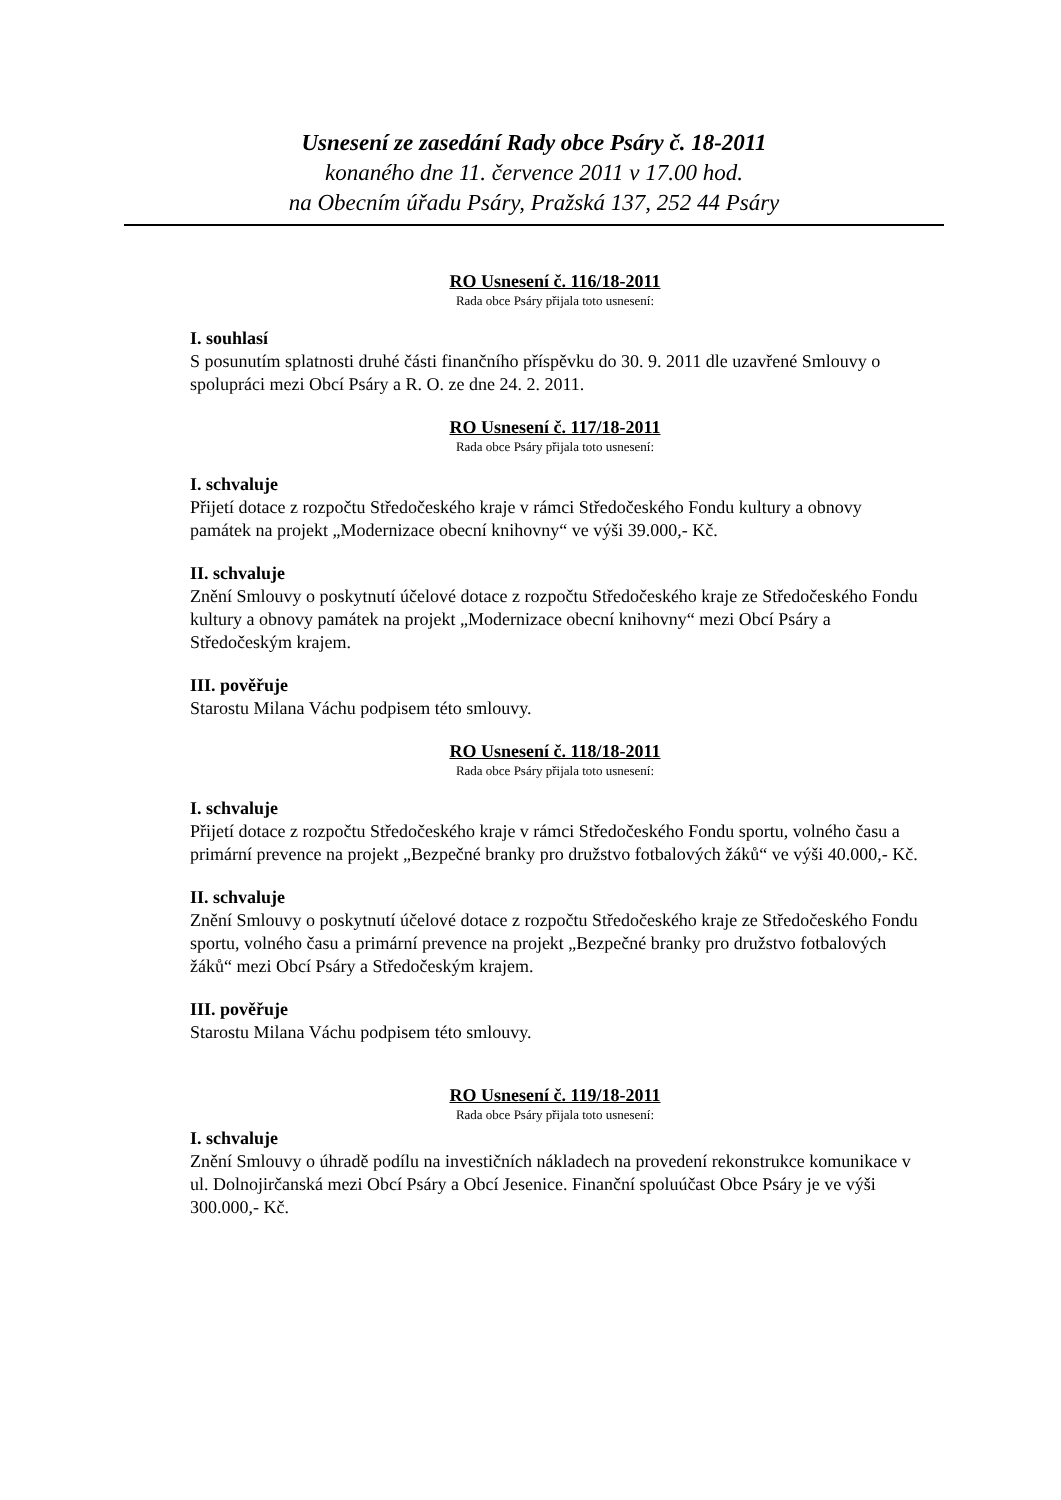Usnesení ze zasedání Rady obce Psáry č. 18-2011
konaného dne 11. července 2011 v 17.00 hod.
na Obecním úřadu Psáry, Pražská 137, 252 44 Psáry
RO Usnesení č. 116/18-2011
Rada obce Psáry přijala toto usnesení:
I. souhlasí
S posunutím splatnosti druhé části finančního příspěvku do 30. 9. 2011 dle uzavřené Smlouvy o spolupráci mezi Obcí Psáry a R. O. ze dne 24. 2. 2011.
RO Usnesení č. 117/18-2011
Rada obce Psáry přijala toto usnesení:
I. schvaluje
Přijetí dotace z rozpočtu Středočeského kraje v rámci Středočeského Fondu kultury a obnovy památek na projekt „Modernizace obecní knihovny“ ve výši 39.000,- Kč.
II. schvaluje
Znění Smlouvy o poskytnutí účelové dotace z rozpočtu Středočeského kraje ze Středočeského Fondu kultury a obnovy památek na projekt „Modernizace obecní knihovny“ mezi Obcí Psáry a Středočeským krajem.
III. pověřuje
Starostu Milana Váchu podpisem této smlouvy.
RO Usnesení č. 118/18-2011
Rada obce Psáry přijala toto usnesení:
I. schvaluje
Přijetí dotace z rozpočtu Středočeského kraje v rámci Středočeského Fondu sportu, volného času a primární prevence na projekt „Bezpečné branky pro družstvo fotbalových žáků“ ve výši 40.000,- Kč.
II. schvaluje
Znění Smlouvy o poskytnutí účelové dotace z rozpočtu Středočeského kraje ze Středočeského Fondu sportu, volného času a primární prevence na projekt „Bezpečné branky pro družstvo fotbalových žáků“ mezi Obcí Psáry a Středočeským krajem.
III. pověřuje
Starostu Milana Váchu podpisem této smlouvy.
RO Usnesení č. 119/18-2011
Rada obce Psáry přijala toto usnesení:
I. schvaluje
Znění Smlouvy o úhradě podílu na investičních nákladech na provedení rekonstrukce komunikace v ul. Dolnojirčanská mezi Obcí Psáry a Obcí Jesenice. Finanční spoluúčast Obce Psáry je ve výši 300.000,- Kč.